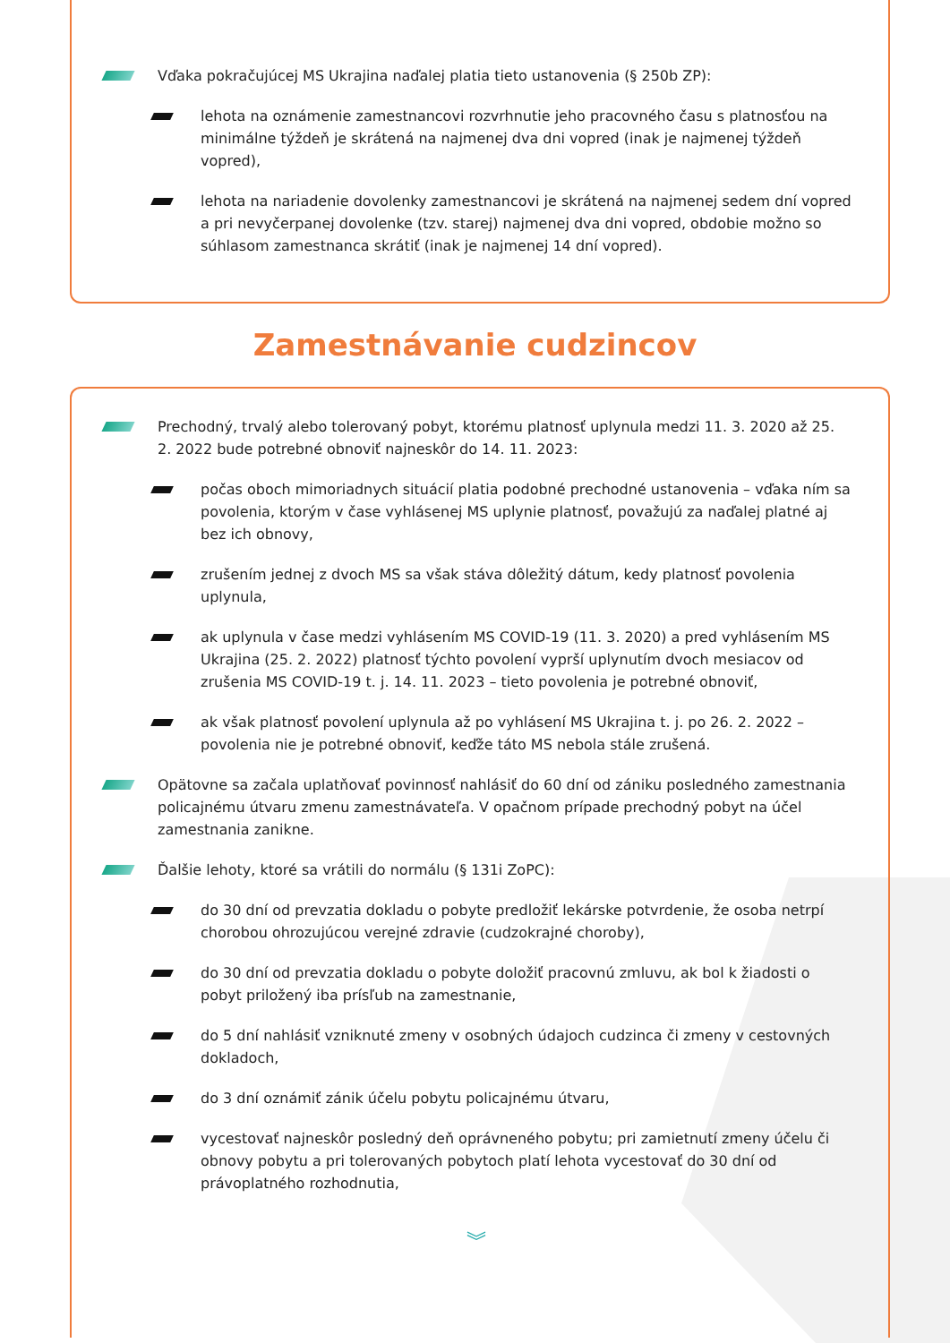Vďaka pokračujúcej MS Ukrajina naďalej platia tieto ustanovenia (§ 250b ZP):
lehota na oznámenie zamestnancovi rozvrhnutie jeho pracovného času s platnosťou na minimálne týždeň je skrátená na najmenej dva dni vopred (inak je najmenej týždeň vopred),
lehota na nariadenie dovolenky zamestnancovi je skrátená na najmenej sedem dní vopred a pri nevyčerpanej dovolenke (tzv. starej) najmenej dva dni vopred, obdobie možno so súhlasom zamestnanca skrátiť (inak je najmenej 14 dní vopred).
Zamestnávanie cudzincov
Prechodný, trvalý alebo tolerovaný pobyt, ktorému platnosť uplynula medzi 11. 3. 2020 až 25. 2. 2022 bude potrebné obnoviť najneskôr do 14. 11. 2023:
počas oboch mimoriadnych situácií platia podobné prechodné ustanovenia – vďaka ním sa povolenia, ktorým v čase vyhlásenej MS uplynie platnosť, považujú za naďalej platné aj bez ich obnovy,
zrušením jednej z dvoch MS sa však stáva dôležitý dátum, kedy platnosť povolenia uplynula,
ak uplynula v čase medzi vyhlásením MS COVID-19 (11. 3. 2020) a pred vyhlásením MS Ukrajina (25. 2. 2022) platnosť týchto povolení vyprší uplynutím dvoch mesiacov od zrušenia MS COVID-19 t. j. 14. 11. 2023 – tieto povolenia je potrebné obnoviť,
ak však platnosť povolení uplynula až po vyhlásení MS Ukrajina t. j. po 26. 2. 2022 – povolenia nie je potrebné obnoviť, keďže táto MS nebola stále zrušená.
Opätovne sa začala uplatňovať povinnosť nahlásiť do 60 dní od zániku posledného zamestnania policajnému útvaru zmenu zamestnávateľa. V opačnom prípade prechodný pobyt na účel zamestnania zanikne.
Ďalšie lehoty, ktoré sa vrátili do normálu (§ 131i ZoPC):
do 30 dní od prevzatia dokladu o pobyte predložiť lekárske potvrdenie, že osoba netrpí chorobou ohrozujúcou verejné zdravie (cudzokrajné choroby),
do 30 dní od prevzatia dokladu o pobyte doložiť pracovnú zmluvu, ak bol k žiadosti o pobyt priložený iba prísľub na zamestnanie,
do 5 dní nahlásiť vzniknuté zmeny v osobných údajoch cudzinca či zmeny v cestovných dokladoch,
do 3 dní oznámiť zánik účelu pobytu policajnému útvaru,
vycestovať najneskôr posledný deň oprávneného pobytu; pri zamietnutí zmeny účelu či obnovy pobytu a pri tolerovaných pobytoch platí lehota vycestovať do 30 dní od právoplatného rozhodnutia,
︾